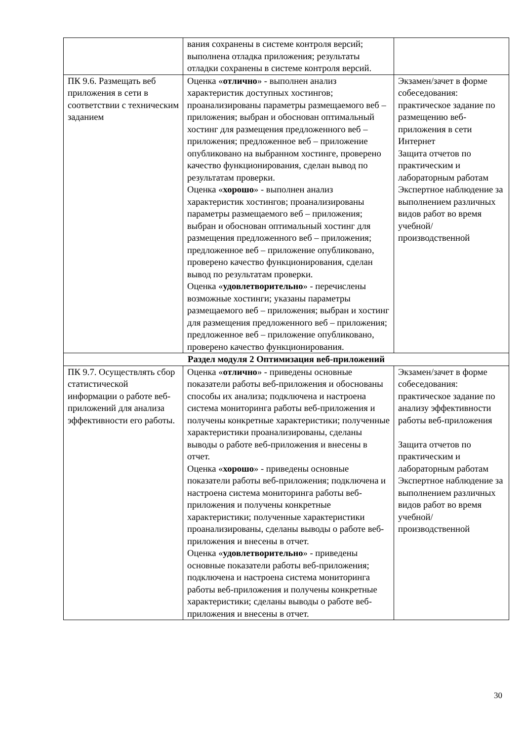| | вания сохранены в системе контроля версий; выполнена отладка приложения; результаты отладки сохранены в системе контроля версий. | |
| ПК 9.6. Размещать веб приложения в сети в соответствии с техническим заданием | Оценка « отлично » - выполнен анализ характеристик доступных хостингов; проанализированы параметры размещаемого веб – приложения; выбран и обоснован оптимальный хостинг для размещения предложенного веб – приложения; предложенное веб – приложение опубликовано на выбранном хостинге, проверено качество функционирования, сделан вывод по результатам проверки. Оценка « хорошо » - выполнен анализ характеристик хостингов; проанализированы параметры размещаемого веб – приложения; выбран и обоснован оптимальный хостинг для размещения предложенного веб – приложения; предложенное веб – приложение опубликовано, проверено качество функционирования, сделан вывод по результатам проверки. Оценка « удовлетворительно » - перечислены возможные хостинги; указаны параметры размещаемого веб – приложения; выбран и хостинг для размещения предложенного веб – приложения; предложенное веб – приложение опубликовано, проверено качество функционирования. | Экзамен/зачет в форме собеседования: практическое задание по размещению веб-приложения в сети Интернет Защита отчетов по практическим и лабораторным работам Экспертное наблюдение за выполнением различных видов работ во время учебной/ производственной |
| Раздел модуля 2 Оптимизация веб-приложений | | |
| ПК 9.7. Осуществлять сбор статистической информации о работе веб-приложений для анализа эффективности его работы. | Оценка « отлично » - приведены основные показатели работы веб-приложения и обоснованы способы их анализа; подключена и настроена система мониторинга работы веб-приложения и получены конкретные характеристики; полученные характеристики проанализированы, сделаны выводы о работе веб-приложения и внесены в отчет. Оценка « хорошо » - приведены основные показатели работы веб-приложения; подключена и настроена система мониторинга работы веб-приложения и получены конкретные характеристики; полученные характеристики проанализированы, сделаны выводы о работе веб-приложения и внесены в отчет. Оценка « удовлетворительно » - приведены основные показатели работы веб-приложения; подключена и настроена система мониторинга работы веб-приложения и получены конкретные характеристики; сделаны выводы о работе веб-приложения и внесены в отчет. | Экзамен/зачет в форме собеседования: практическое задание по анализу эффективности работы веб-приложения Защита отчетов по практическим и лабораторным работам Экспертное наблюдение за выполнением различных видов работ во время учебной/ производственной |
30